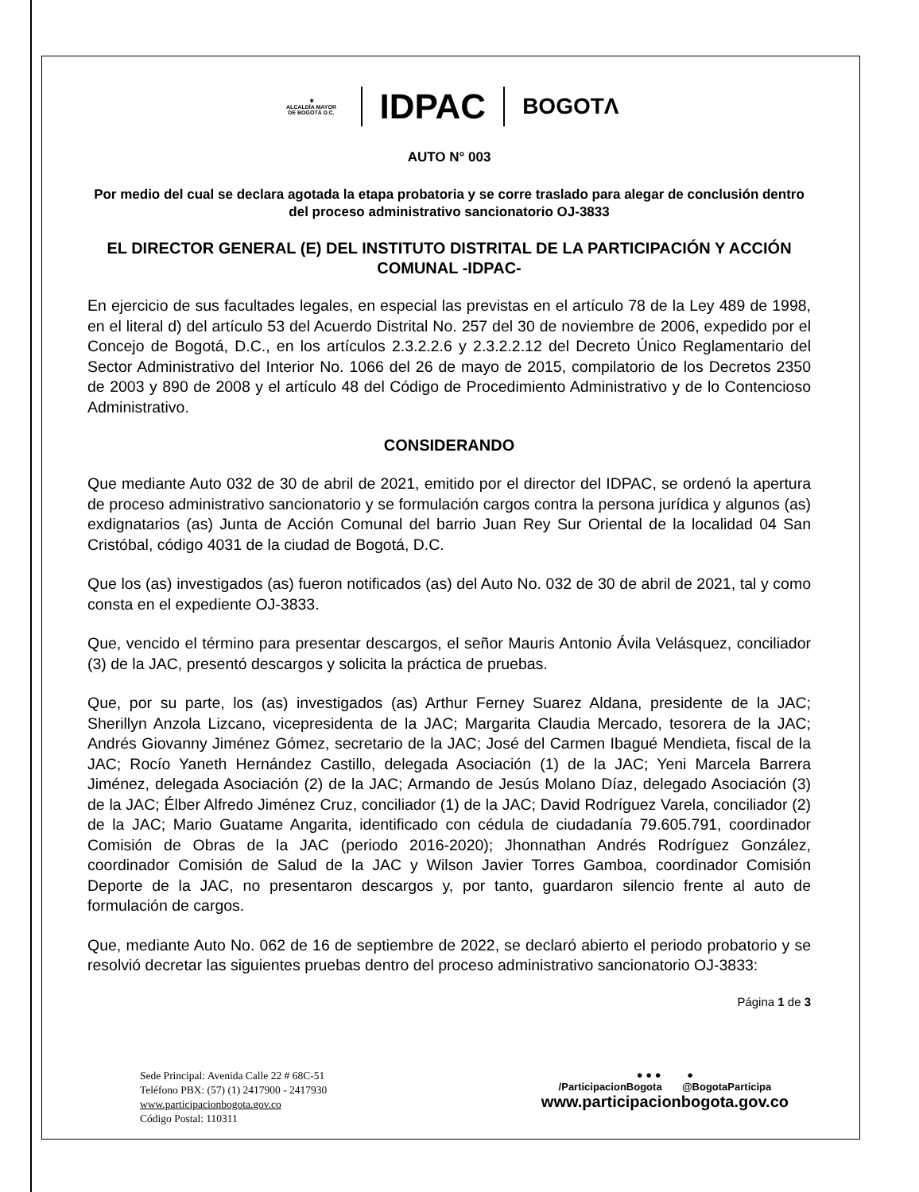⚜
ALCALDÍA MAYOR
DE BOGOTÁ D.C.
IDPAC
BOGOTΛ
AUTO N° 003
Por medio del cual se declara agotada la etapa probatoria y se corre traslado para alegar de conclusión dentro del proceso administrativo sancionatorio OJ-3833
EL DIRECTOR GENERAL (E) DEL INSTITUTO DISTRITAL DE LA PARTICIPACIÓN Y ACCIÓN COMUNAL -IDPAC-
En ejercicio de sus facultades legales, en especial las previstas en el artículo 78 de la Ley 489 de 1998, en el literal d) del artículo 53 del Acuerdo Distrital No. 257 del 30 de noviembre de 2006, expedido por el Concejo de Bogotá, D.C., en los artículos 2.3.2.2.6 y 2.3.2.2.12 del Decreto Único Reglamentario del Sector Administrativo del Interior No. 1066 del 26 de mayo de 2015, compilatorio de los Decretos 2350 de 2003 y 890 de 2008 y el artículo 48 del Código de Procedimiento Administrativo y de lo Contencioso Administrativo.
CONSIDERANDO
Que mediante Auto 032 de 30 de abril de 2021, emitido por el director del IDPAC, se ordenó la apertura de proceso administrativo sancionatorio y se formulación cargos contra la persona jurídica y algunos (as) exdignatarios (as) Junta de Acción Comunal del barrio Juan Rey Sur Oriental de la localidad 04 San Cristóbal, código 4031 de la ciudad de Bogotá, D.C.
Que los (as) investigados (as) fueron notificados (as) del Auto No. 032 de 30 de abril de 2021, tal y como consta en el expediente OJ-3833.
Que, vencido el término para presentar descargos, el señor Mauris Antonio Ávila Velásquez, conciliador (3) de la JAC, presentó descargos y solicita la práctica de pruebas.
Que, por su parte, los (as) investigados (as) Arthur Ferney Suarez Aldana, presidente de la JAC; Sherillyn Anzola Lizcano, vicepresidenta de la JAC; Margarita Claudia Mercado, tesorera de la JAC; Andrés Giovanny Jiménez Gómez, secretario de la JAC; José del Carmen Ibagué Mendieta, fiscal de la JAC; Rocío Yaneth Hernández Castillo, delegada Asociación (1) de la JAC; Yeni Marcela Barrera Jiménez, delegada Asociación (2) de la JAC; Armando de Jesús Molano Díaz, delegado Asociación (3) de la JAC; Élber Alfredo Jiménez Cruz, conciliador (1) de la JAC; David Rodríguez Varela, conciliador (2) de la JAC; Mario Guatame Angarita, identificado con cédula de ciudadanía 79.605.791, coordinador Comisión de Obras de la JAC (periodo 2016-2020); Jhonnathan Andrés Rodríguez González, coordinador Comisión de Salud de la JAC y Wilson Javier Torres Gamboa, coordinador Comisión Deporte de la JAC, no presentaron descargos y, por tanto, guardaron silencio frente al auto de formulación de cargos.
Que, mediante Auto No. 062 de 16 de septiembre de 2022, se declaró abierto el periodo probatorio y se resolvió decretar las siguientes pruebas dentro del proceso administrativo sancionatorio OJ-3833:
Página 1 de 3
Sede Principal: Avenida Calle 22 # 68C-51
Teléfono PBX: (57) (1) 2417900 - 2417930
www.participacionbogota.gov.co
Código Postal: 110311
● ● ● ●
/ParticipacionBogota @BogotaParticipa
www.participacionbogota.gov.co